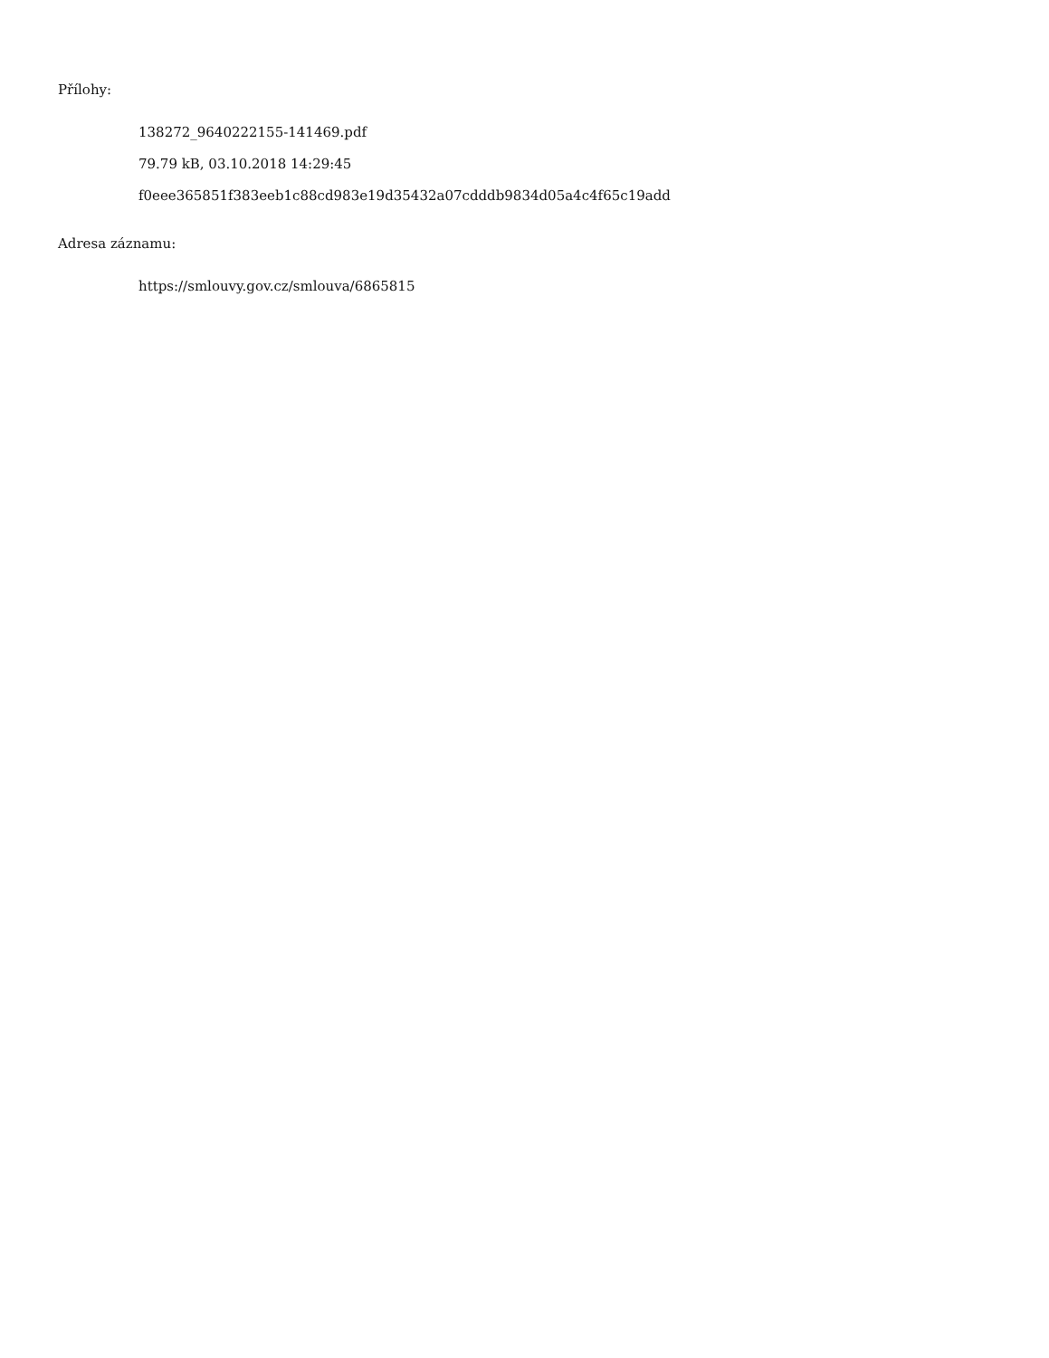Přílohy:
138272_9640222155-141469.pdf
79.79 kB, 03.10.2018 14:29:45
f0eee365851f383eeb1c88cd983e19d35432a07cdddb9834d05a4c4f65c19add
Adresa záznamu:
https://smlouvy.gov.cz/smlouva/6865815